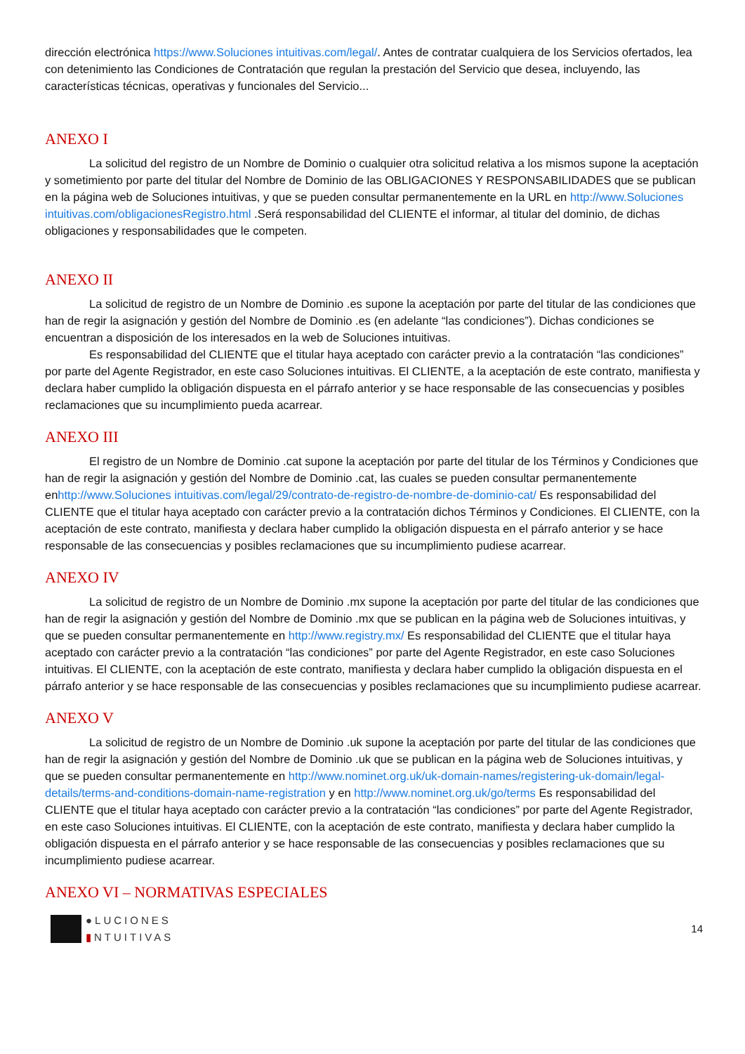dirección electrónica https://www.Soluciones intuitivas.com/legal/. Antes de contratar cualquiera de los Servicios ofertados, lea con detenimiento las Condiciones de Contratación que regulan la prestación del Servicio que desea, incluyendo, las características técnicas, operativas y funcionales del Servicio...
ANEXO I
La solicitud del registro de un Nombre de Dominio o cualquier otra solicitud relativa a los mismos supone la aceptación y sometimiento por parte del titular del Nombre de Dominio de las OBLIGACIONES Y RESPONSABILIDADES que se publican en la página web de Soluciones intuitivas, y que se pueden consultar permanentemente en la URL en http://www.Soluciones intuitivas.com/obligacionesRegistro.html .Será responsabilidad del CLIENTE el informar, al titular del dominio, de dichas obligaciones y responsabilidades que le competen.
ANEXO II
La solicitud de registro de un Nombre de Dominio .es supone la aceptación por parte del titular de las condiciones que han de regir la asignación y gestión del Nombre de Dominio .es (en adelante “las condiciones”). Dichas condiciones se encuentran a disposición de los interesados en la web de Soluciones intuitivas.
Es responsabilidad del CLIENTE que el titular haya aceptado con carácter previo a la contratación “las condiciones” por parte del Agente Registrador, en este caso Soluciones intuitivas. El CLIENTE, a la aceptación de este contrato, manifiesta y declara haber cumplido la obligación dispuesta en el párrafo anterior y se hace responsable de las consecuencias y posibles reclamaciones que su incumplimiento pueda acarrear.
ANEXO III
El registro de un Nombre de Dominio .cat supone la aceptación por parte del titular de los Términos y Condiciones que han de regir la asignación y gestión del Nombre de Dominio .cat, las cuales se pueden consultar permanentemente enhttp://www.Soluciones intuitivas.com/legal/29/contrato-de-registro-de-nombre-de-dominio-cat/ Es responsabilidad del CLIENTE que el titular haya aceptado con carácter previo a la contratación dichos Términos y Condiciones. El CLIENTE, con la aceptación de este contrato, manifiesta y declara haber cumplido la obligación dispuesta en el párrafo anterior y se hace responsable de las consecuencias y posibles reclamaciones que su incumplimiento pudiese acarrear.
ANEXO IV
La solicitud de registro de un Nombre de Dominio .mx supone la aceptación por parte del titular de las condiciones que han de regir la asignación y gestión del Nombre de Dominio .mx que se publican en la página web de Soluciones intuitivas, y que se pueden consultar permanentemente en http://www.registry.mx/ Es responsabilidad del CLIENTE que el titular haya aceptado con carácter previo a la contratación “las condiciones” por parte del Agente Registrador, en este caso Soluciones intuitivas. El CLIENTE, con la aceptación de este contrato, manifiesta y declara haber cumplido la obligación dispuesta en el párrafo anterior y se hace responsable de las consecuencias y posibles reclamaciones que su incumplimiento pudiese acarrear.
ANEXO V
La solicitud de registro de un Nombre de Dominio .uk supone la aceptación por parte del titular de las condiciones que han de regir la asignación y gestión del Nombre de Dominio .uk que se publican en la página web de Soluciones intuitivas, y que se pueden consultar permanentemente en http://www.nominet.org.uk/uk-domain-names/registering-uk-domain/legal-details/terms-and-conditions-domain-name-registration y en http://www.nominet.org.uk/go/terms Es responsabilidad del CLIENTE que el titular haya aceptado con carácter previo a la contratación “las condiciones” por parte del Agente Registrador, en este caso Soluciones intuitivas. El CLIENTE, con la aceptación de este contrato, manifiesta y declara haber cumplido la obligación dispuesta en el párrafo anterior y se hace responsable de las consecuencias y posibles reclamaciones que su incumplimiento pudiese acarrear.
ANEXO VI – NORMATIVAS ESPECIALES
●LUCIONES
▮NTUITIVAS
14